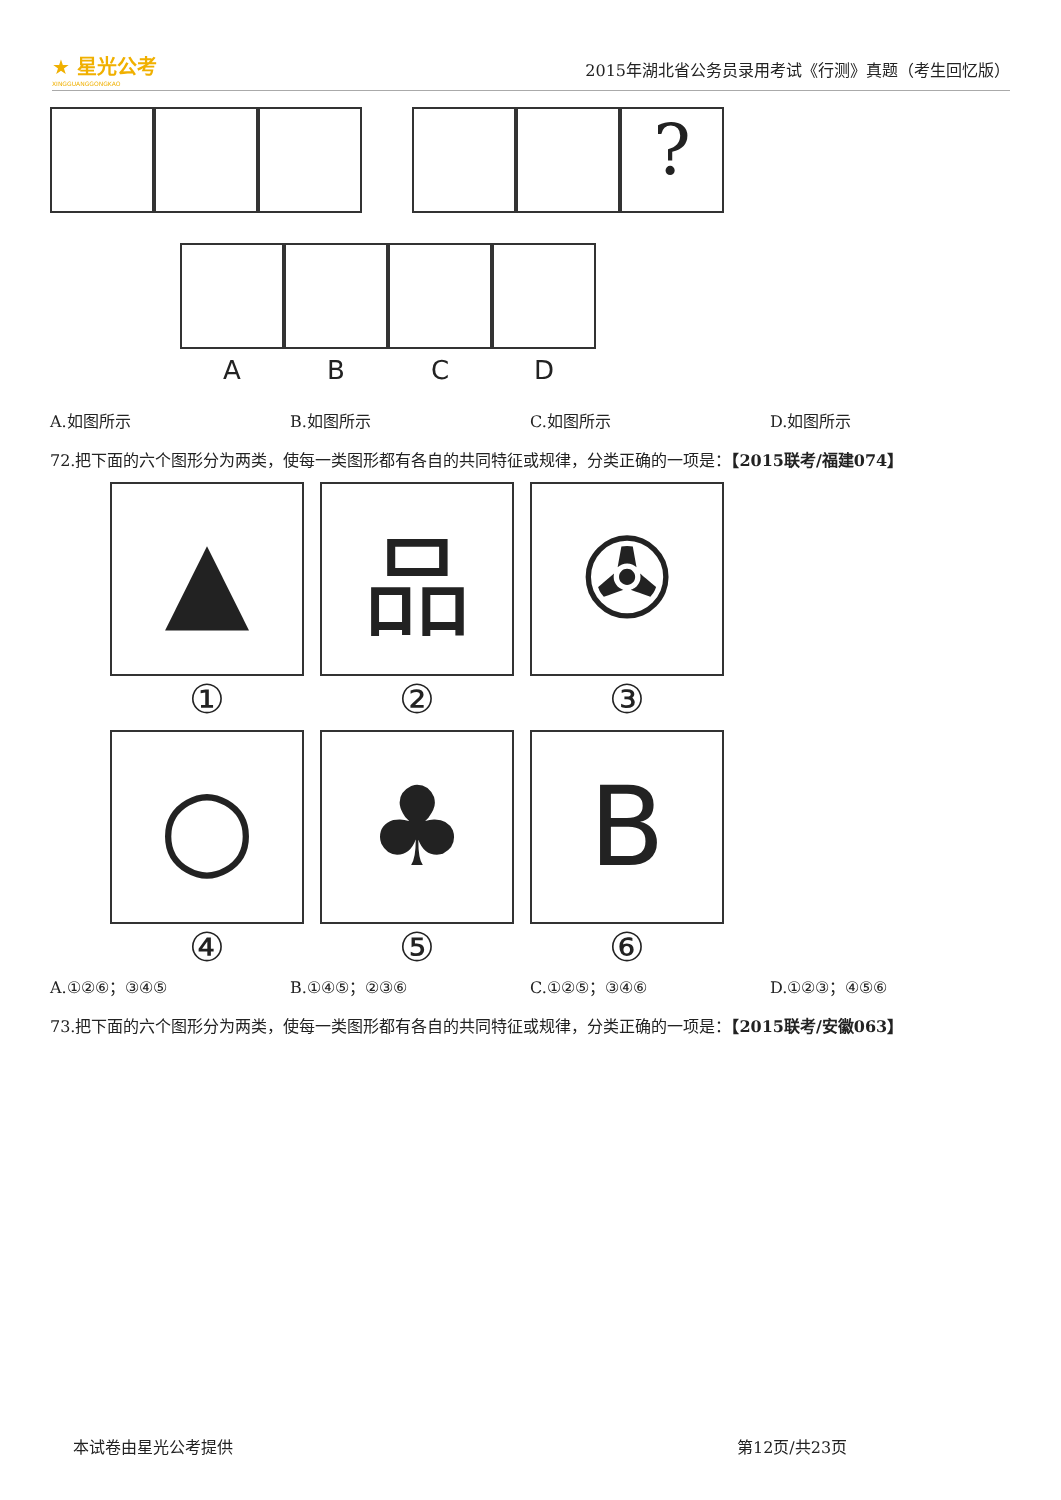★ 星光公考
XINGGUANGGONGKAO
2015年湖北省公务员录用考试《行测》真题（考生回忆版）
?
A B C D
A.如图所示 B.如图所示 C.如图所示 D.如图所示
72.把下面的六个图形分为两类，使每一类图形都有各自的共同特征或规律，分类正确的一项是：【2015联考/福建074】
▲ 品 ✇
① ② ③
○ ♣ B
④ ⑤ ⑥
A.①②⑥；③④⑤ B.①④⑤；②③⑥ C.①②⑤；③④⑥ D.①②③；④⑤⑥
73.把下面的六个图形分为两类，使每一类图形都有各自的共同特征或规律，分类正确的一项是：【2015联考/安徽063】
本试卷由星光公考提供 第12页/共23页